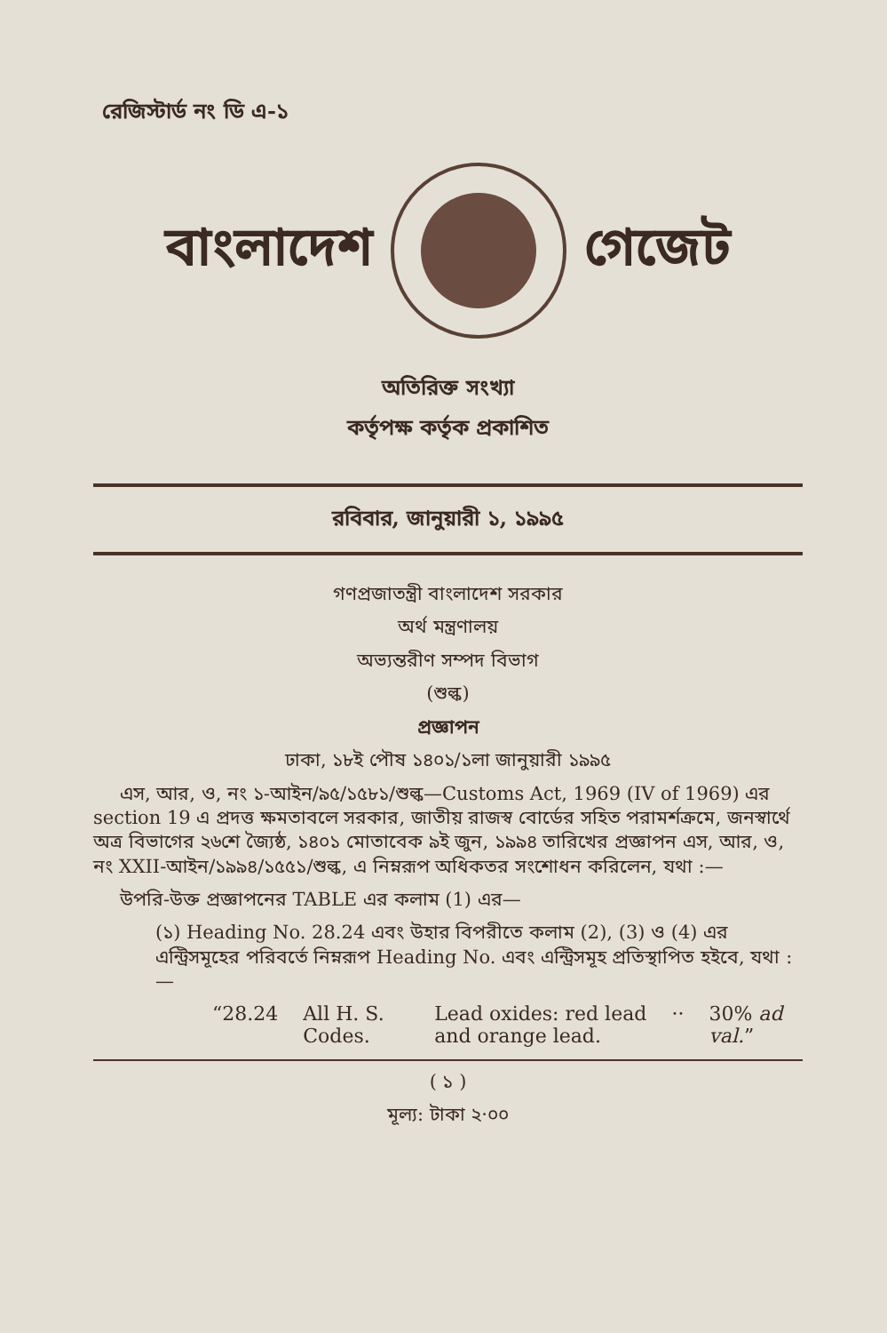রেজিস্টার্ড নং ডি এ-১
বাংলাদেশ গেজেট
অতিরিক্ত সংখ্যা
কর্তৃপক্ষ কর্তৃক প্রকাশিত
রবিবার, জানুয়ারী ১, ১৯৯৫
গণপ্রজাতন্ত্রী বাংলাদেশ সরকার
অর্থ মন্ত্রণালয়
অভ্যন্তরীণ সম্পদ বিভাগ
(শুল্ক)
প্রজ্ঞাপন
ঢাকা, ১৮ই পৌষ ১৪০১/১লা জানুয়ারী ১৯৯৫
এস, আর, ও, নং ১-আইন/৯৫/১৫৮১/শুল্ক—Customs Act, 1969 (IV of 1969) এর section 19 এ প্রদত্ত ক্ষমতাবলে সরকার, জাতীয় রাজস্ব বোর্ডের সহিত পরামর্শক্রমে, জনস্বার্থে অত্র বিভাগের ২৬শে জ্যৈষ্ঠ, ১৪০১ মোতাবেক ৯ই জুন, ১৯৯৪ তারিখের প্রজ্ঞাপন এস, আর, ও, নং XXII-আইন/১৯৯৪/১৫৫১/শুল্ক, এ নিম্নরূপ অধিকতর সংশোধন করিলেন, যথা :—
উপরি-উক্ত প্রজ্ঞাপনের TABLE এর কলাম (1) এর—
(১) Heading No. 28.24 এবং উহার বিপরীতে কলাম (2), (3) ও (4) এর এন্ট্রিসমূহের পরিবর্তে নিম্নরূপ Heading No. এবং এন্ট্রিসমূহ প্রতিস্থাপিত হইবে, যথা :—
| “28.24 | All H. S. Codes. | Lead oxides: red lead and orange lead. | ·· | 30% ad val. ” |
( ১ )
মূল্য: টাকা ২·০০